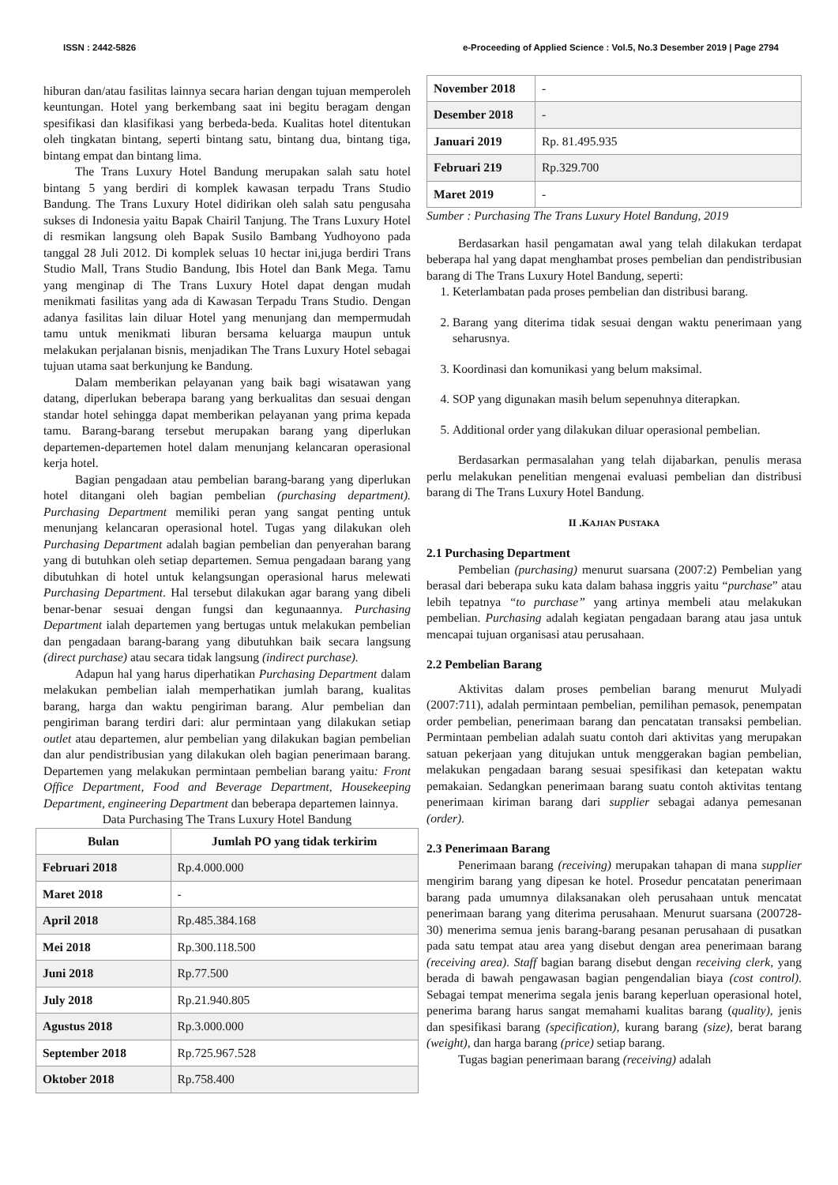ISSN : 2442-5826 e-Proceeding of Applied Science : Vol.5, No.3 Desember 2019 | Page 2794
hiburan dan/atau fasilitas lainnya secara harian dengan tujuan memperoleh keuntungan. Hotel yang berkembang saat ini begitu beragam dengan spesifikasi dan klasifikasi yang berbeda-beda. Kualitas hotel ditentukan oleh tingkatan bintang, seperti bintang satu, bintang dua, bintang tiga, bintang empat dan bintang lima.
The Trans Luxury Hotel Bandung merupakan salah satu hotel bintang 5 yang berdiri di komplek kawasan terpadu Trans Studio Bandung. The Trans Luxury Hotel didirikan oleh salah satu pengusaha sukses di Indonesia yaitu Bapak Chairil Tanjung. The Trans Luxury Hotel di resmikan langsung oleh Bapak Susilo Bambang Yudhoyono pada tanggal 28 Juli 2012. Di komplek seluas 10 hectar ini,juga berdiri Trans Studio Mall, Trans Studio Bandung, Ibis Hotel dan Bank Mega. Tamu yang menginap di The Trans Luxury Hotel dapat dengan mudah menikmati fasilitas yang ada di Kawasan Terpadu Trans Studio. Dengan adanya fasilitas lain diluar Hotel yang menunjang dan mempermudah tamu untuk menikmati liburan bersama keluarga maupun untuk melakukan perjalanan bisnis, menjadikan The Trans Luxury Hotel sebagai tujuan utama saat berkunjung ke Bandung.
Dalam memberikan pelayanan yang baik bagi wisatawan yang datang, diperlukan beberapa barang yang berkualitas dan sesuai dengan standar hotel sehingga dapat memberikan pelayanan yang prima kepada tamu. Barang-barang tersebut merupakan barang yang diperlukan departemen-departemen hotel dalam menunjang kelancaran operasional kerja hotel.
Bagian pengadaan atau pembelian barang-barang yang diperlukan hotel ditangani oleh bagian pembelian (purchasing department). Purchasing Department memiliki peran yang sangat penting untuk menunjang kelancaran operasional hotel. Tugas yang dilakukan oleh Purchasing Department adalah bagian pembelian dan penyerahan barang yang di butuhkan oleh setiap departemen. Semua pengadaan barang yang dibutuhkan di hotel untuk kelangsungan operasional harus melewati Purchasing Department. Hal tersebut dilakukan agar barang yang dibeli benar-benar sesuai dengan fungsi dan kegunaannya. Purchasing Department ialah departemen yang bertugas untuk melakukan pembelian dan pengadaan barang-barang yang dibutuhkan baik secara langsung (direct purchase) atau secara tidak langsung (indirect purchase).
Adapun hal yang harus diperhatikan Purchasing Department dalam melakukan pembelian ialah memperhatikan jumlah barang, kualitas barang, harga dan waktu pengiriman barang. Alur pembelian dan pengiriman barang terdiri dari: alur permintaan yang dilakukan setiap outlet atau departemen, alur pembelian yang dilakukan bagian pembelian dan alur pendistribusian yang dilakukan oleh bagian penerimaan barang. Departemen yang melakukan permintaan pembelian barang yaitu: Front Office Department, Food and Beverage Department, Housekeeping Department, engineering Department dan beberapa departemen lainnya.
Data Purchasing The Trans Luxury Hotel Bandung
| Bulan | Jumlah PO yang tidak terkirim |
| --- | --- |
| Februari 2018 | Rp.4.000.000 |
| Maret 2018 | - |
| April 2018 | Rp.485.384.168 |
| Mei 2018 | Rp.300.118.500 |
| Juni 2018 | Rp.77.500 |
| July 2018 | Rp.21.940.805 |
| Agustus 2018 | Rp.3.000.000 |
| September 2018 | Rp.725.967.528 |
| Oktober 2018 | Rp.758.400 |
| November 2018 | - |
| Desember 2018 | - |
| Januari 2019 | Rp. 81.495.935 |
| Februari 219 | Rp.329.700 |
| Maret 2019 | - |
Sumber : Purchasing The Trans Luxury Hotel Bandung, 2019
Berdasarkan hasil pengamatan awal yang telah dilakukan terdapat beberapa hal yang dapat menghambat proses pembelian dan pendistribusian barang di The Trans Luxury Hotel Bandung, seperti:
1. Keterlambatan pada proses pembelian dan distribusi barang.
2. Barang yang diterima tidak sesuai dengan waktu penerimaan yang seharusnya.
3. Koordinasi dan komunikasi yang belum maksimal.
4. SOP yang digunakan masih belum sepenuhnya diterapkan.
5. Additional order yang dilakukan diluar operasional pembelian.
Berdasarkan permasalahan yang telah dijabarkan, penulis merasa perlu melakukan penelitian mengenai evaluasi pembelian dan distribusi barang di The Trans Luxury Hotel Bandung.
II .KAJIAN PUSTAKA
2.1 Purchasing Department
Pembelian (purchasing) menurut suarsana (2007:2) Pembelian yang berasal dari beberapa suku kata dalam bahasa inggris yaitu “purchase” atau lebih tepatnya “to purchase” yang artinya membeli atau melakukan pembelian. Purchasing adalah kegiatan pengadaan barang atau jasa untuk mencapai tujuan organisasi atau perusahaan.
2.2 Pembelian Barang
Aktivitas dalam proses pembelian barang menurut Mulyadi (2007:711), adalah permintaan pembelian, pemilihan pemasok, penempatan order pembelian, penerimaan barang dan pencatatan transaksi pembelian. Permintaan pembelian adalah suatu contoh dari aktivitas yang merupakan satuan pekerjaan yang ditujukan untuk menggerakan bagian pembelian, melakukan pengadaan barang sesuai spesifikasi dan ketepatan waktu pemakaian. Sedangkan penerimaan barang suatu contoh aktivitas tentang penerimaan kiriman barang dari supplier sebagai adanya pemesanan (order).
2.3 Penerimaan Barang
Penerimaan barang (receiving) merupakan tahapan di mana supplier mengirim barang yang dipesan ke hotel. Prosedur pencatatan penerimaan barang pada umumnya dilaksanakan oleh perusahaan untuk mencatat penerimaan barang yang diterima perusahaan. Menurut suarsana (200728-30) menerima semua jenis barang-barang pesanan perusahaan di pusatkan pada satu tempat atau area yang disebut dengan area penerimaan barang (receiving area). Staff bagian barang disebut dengan receiving clerk, yang berada di bawah pengawasan bagian pengendalian biaya (cost control). Sebagai tempat menerima segala jenis barang keperluan operasional hotel, penerima barang harus sangat memahami kualitas barang (quality), jenis dan spesifikasi barang (specification), kurang barang (size), berat barang (weight), dan harga barang (price) setiap barang.
Tugas bagian penerimaan barang (receiving) adalah